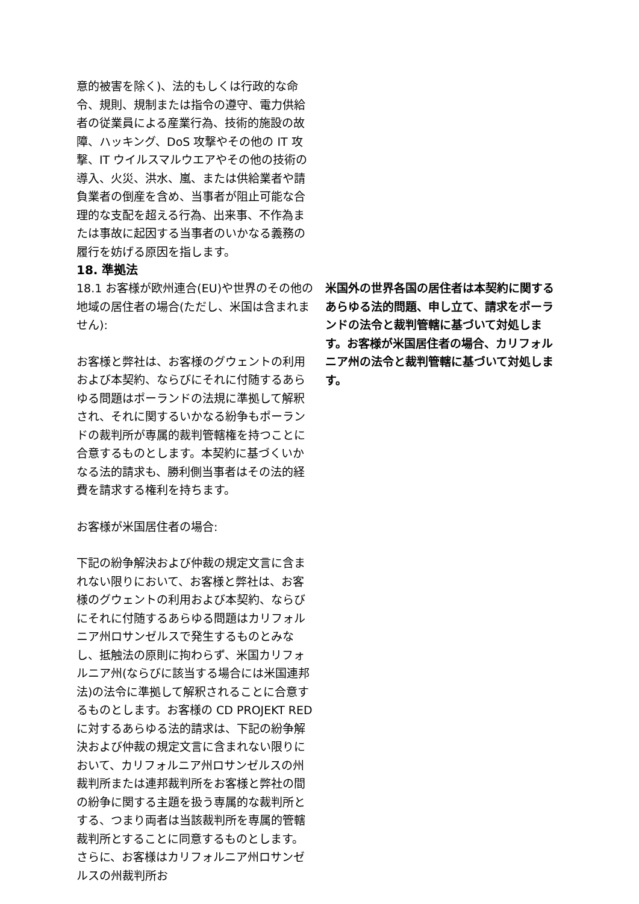意的被害を除く)、法的もしくは行政的な命令、規則、規制または指令の遵守、電力供給者の従業員による産業行為、技術的施設の故障、ハッキング、DoS 攻撃やその他の IT 攻撃、IT ウイルスマルウエアやその他の技術の導入、火災、洪水、嵐、または供給業者や請負業者の倒産を含め、当事者が阻止可能な合理的な支配を超える行為、出来事、不作為または事故に起因する当事者のいかなる義務の履行を妨げる原因を指します。
18. 準拠法
18.1 お客様が欧州連合(EU)や世界のその他の地域の居住者の場合(ただし、米国は含まれません):
お客様と弊社は、お客様のグウェントの利用および本契約、ならびにそれに付随するあらゆる問題はポーランドの法規に準拠して解釈され、それに関するいかなる紛争もポーランドの裁判所が専属的裁判管轄権を持つことに合意するものとします。本契約に基づくいかなる法的請求も、勝利側当事者はその法的経費を請求する権利を持ちます。
お客様が米国居住者の場合:
下記の紛争解決および仲裁の規定文言に含まれない限りにおいて、お客様と弊社は、お客様のグウェントの利用および本契約、ならびにそれに付随するあらゆる問題はカリフォルニア州ロサンゼルスで発生するものとみなし、抵触法の原則に拘わらず、米国カリフォルニア州(ならびに該当する場合には米国連邦法)の法令に準拠して解釈されることに合意するものとします。お客様の CD PROJEKT RED に対するあらゆる法的請求は、下記の紛争解決および仲裁の規定文言に含まれない限りにおいて、カリフォルニア州ロサンゼルスの州裁判所または連邦裁判所をお客様と弊社の間の紛争に関する主題を扱う専属的な裁判所とする、つまり両者は当該裁判所を専属的管轄裁判所とすることに同意するものとします。さらに、お客様はカリフォルニア州ロサンゼルスの州裁判所お
米国外の世界各国の居住者は本契約に関するあらゆる法的問題、申し立て、請求をポーランドの法令と裁判管轄に基づいて対処します。お客様が米国居住者の場合、カリフォルニア州の法令と裁判管轄に基づいて対処します。